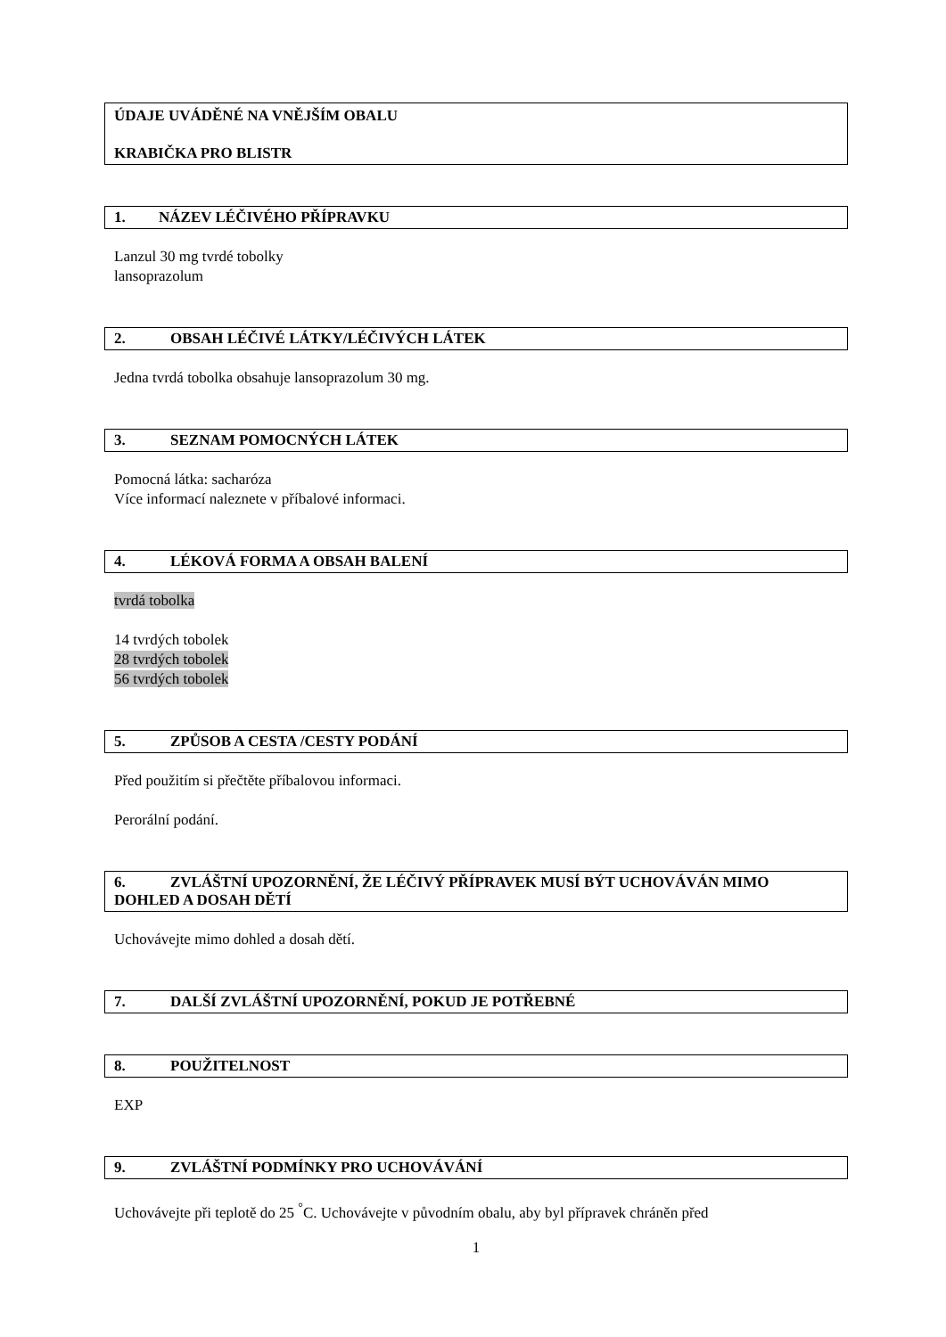ÚDAJE UVÁDĚNÉ NA VNĚJŠÍM OBALU
KRABIČKA PRO BLISTR
1. NÁZEV LÉČIVÉHO PŘÍPRAVKU
Lanzul 30 mg tvrdé tobolky
lansoprazolum
2. OBSAH LÉČIVÉ LÁTKY/LÉČIVÝCH LÁTEK
Jedna tvrdá tobolka obsahuje lansoprazolum 30 mg.
3. SEZNAM POMOCNÝCH LÁTEK
Pomocná látka: sacharóza
Více informací naleznete v příbalové informaci.
4. LÉKOVÁ FORMA A OBSAH BALENÍ
tvrdá tobolka
14 tvrdých tobolek
28 tvrdých tobolek
56 tvrdých tobolek
5. ZPŮSOB A CESTA /CESTY PODÁNÍ
Před použitím si přečtěte příbalovou informaci.
Perorální podání.
6. ZVLÁŠTNÍ UPOZORNĚNÍ, ŽE LÉČIVÝ PŘÍPRAVEK MUSÍ BÝT UCHOVÁVÁN MIMO DOHLED A DOSAH DĚTÍ
Uchovávejte mimo dohled a dosah dětí.
7. DALŠÍ ZVLÁŠTNÍ UPOZORNĚNÍ, POKUD JE POTŘEBNÉ
8. POUŽITELNOST
EXP
9. ZVLÁŠTNÍ PODMÍNKY PRO UCHOVÁVÁNÍ
Uchovávejte při teplotě do 25 <sup>°</sup>C. Uchovávejte v původním obalu, aby byl přípravek chráněn před
1